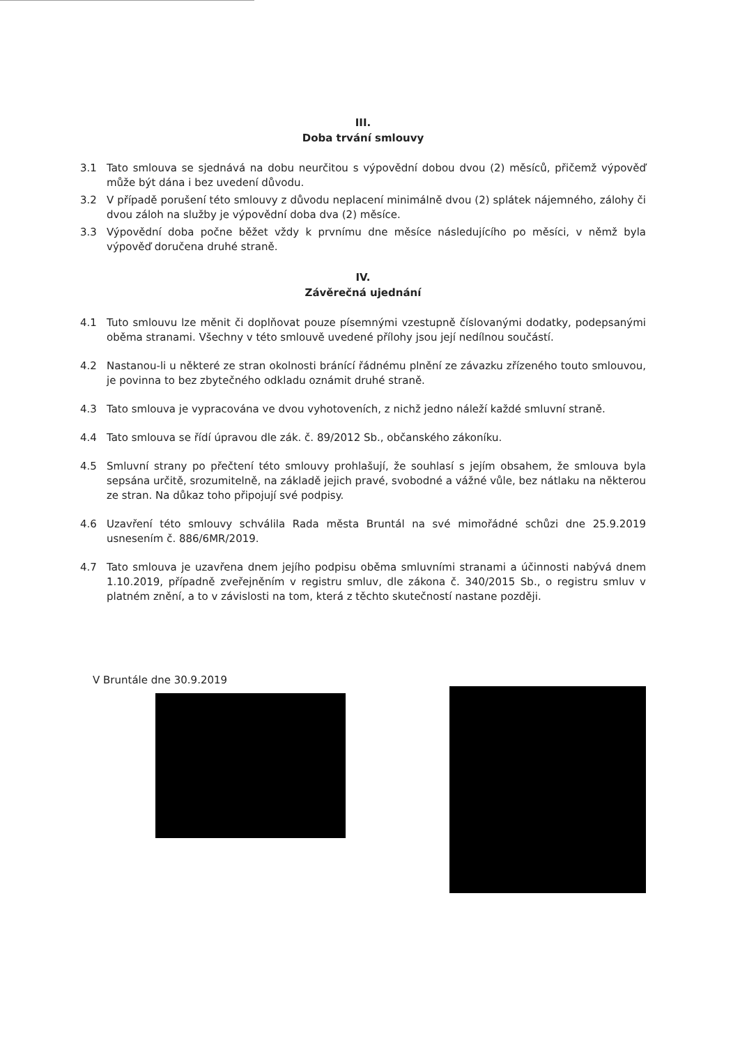III.
Doba trvání smlouvy
3.1 Tato smlouva se sjednává na dobu neurčitou s výpovědní dobou dvou (2) měsíců, přičemž výpověď může být dána i bez uvedení důvodu.
3.2 V případě porušení této smlouvy z důvodu neplacení minimálně dvou (2) splátek nájemného, zálohy či dvou záloh na služby je výpovědní doba dva (2) měsíce.
3.3 Výpovědní doba počne běžet vždy k prvnímu dne měsíce následujícího po měsíci, v němž byla výpověď doručena druhé straně.
IV.
Závěrečná ujednání
4.1 Tuto smlouvu lze měnit či doplňovat pouze písemnými vzestupně číslovanými dodatky, podepsanými oběma stranami. Všechny v této smlouvě uvedené přílohy jsou její nedílnou součástí.
4.2 Nastanou-li u některé ze stran okolnosti bránící řádnému plnění ze závazku zřízeného touto smlouvou, je povinna to bez zbytečného odkladu oznámit druhé straně.
4.3 Tato smlouva je vypracována ve dvou vyhotoveních, z nichž jedno náleží každé smluvní straně.
4.4 Tato smlouva se řídí úpravou dle zák. č. 89/2012 Sb., občanského zákoníku.
4.5 Smluvní strany po přečtení této smlouvy prohlašují, že souhlasí s jejím obsahem, že smlouva byla sepsána určitě, srozumitelně, na základě jejich pravé, svobodné a vážné vůle, bez nátlaku na některou ze stran. Na důkaz toho připojují své podpisy.
4.6 Uzavření této smlouvy schválila Rada města Bruntál na své mimořádné schůzi dne 25.9.2019 usnesením č. 886/6MR/2019.
4.7 Tato smlouva je uzavřena dnem jejího podpisu oběma smluvními stranami a účinnosti nabývá dnem 1.10.2019, případně zveřejněním v registru smluv, dle zákona č. 340/2015 Sb., o registru smluv v platném znění, a to v závislosti na tom, která z těchto skutečností nastane později.
V Bruntále dne 30.9.2019